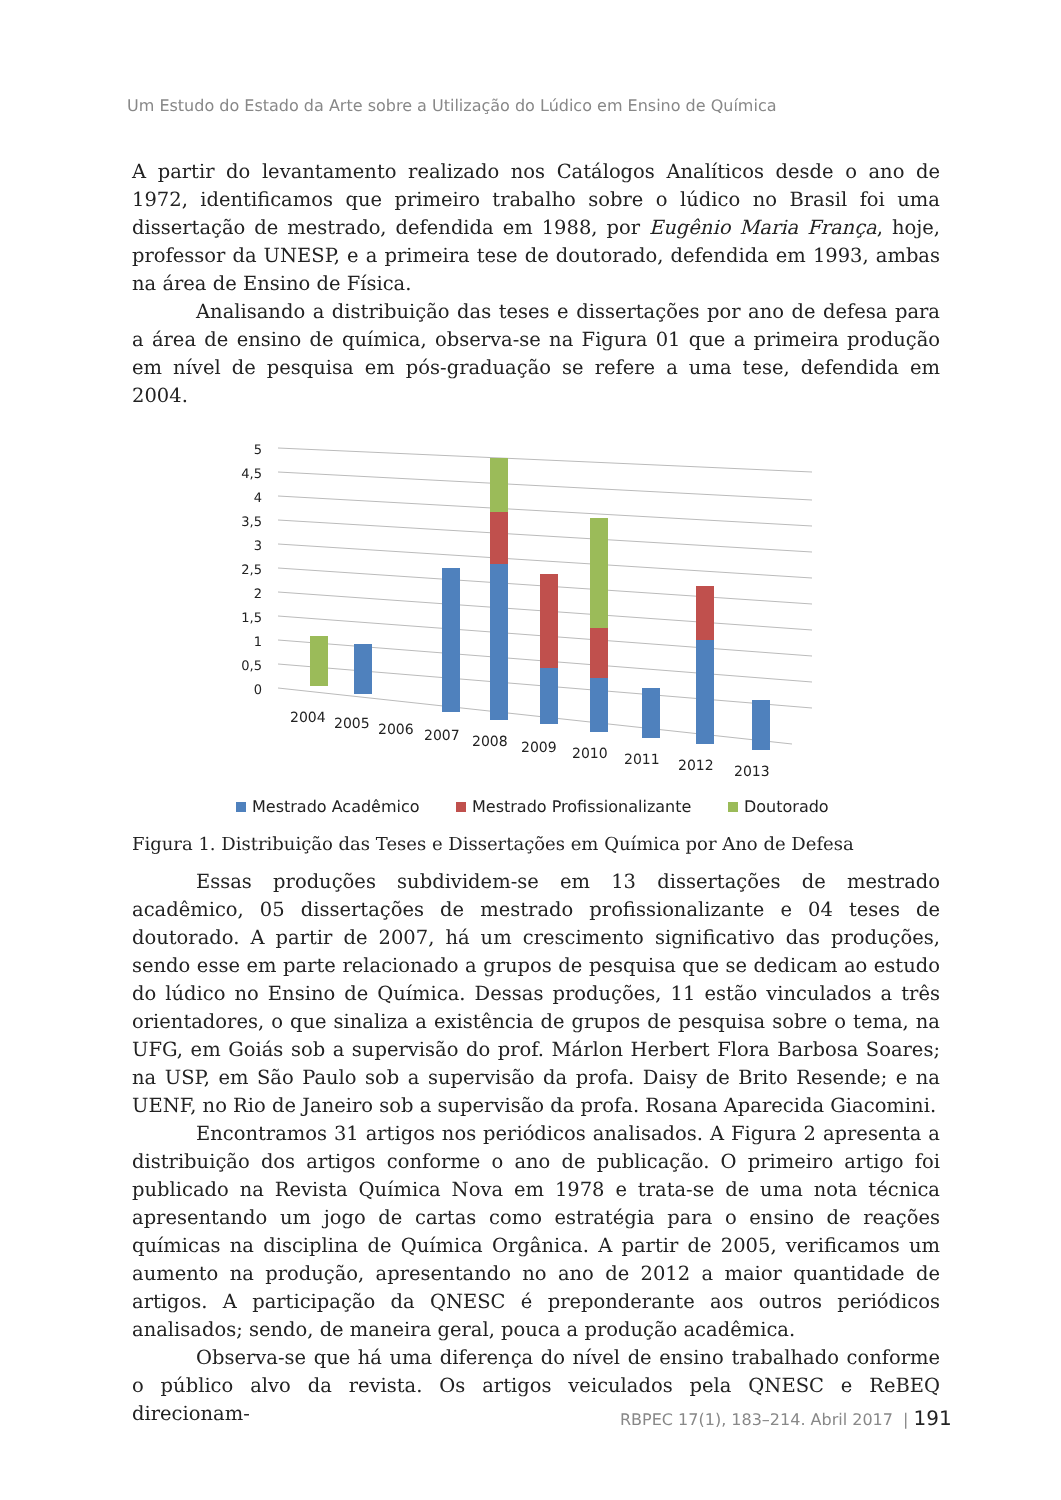Um Estudo do Estado da Arte sobre a Utilização do Lúdico em Ensino de Química
A partir do levantamento realizado nos Catálogos Analíticos desde o ano de 1972, identificamos que primeiro trabalho sobre o lúdico no Brasil foi uma dissertação de mestrado, defendida em 1988, por Eugênio Maria França, hoje, professor da UNESP, e a primeira tese de doutorado, defendida em 1993, ambas na área de Ensino de Física.
Analisando a distribuição das teses e dissertações por ano de defesa para a área de ensino de química, observa-se na Figura 01 que a primeira produção em nível de pesquisa em pós-graduação se refere a uma tese, defendida em 2004.
5
4,5
4
3,5
3
2,5
2
1,5
1
0,5
0
2004
2005
2006
2007
2008
2009
2010
2011
2012
2013
Mestrado Acadêmico
Mestrado Profissionalizante
Doutorado
Figura 1. Distribuição das Teses e Dissertações em Química por Ano de Defesa
Essas produções subdividem-se em 13 dissertações de mestrado acadêmico, 05 dissertações de mestrado profissionalizante e 04 teses de doutorado. A partir de 2007, há um crescimento significativo das produções, sendo esse em parte relacionado a grupos de pesquisa que se dedicam ao estudo do lúdico no Ensino de Química. Dessas produções, 11 estão vinculados a três orientadores, o que sinaliza a existência de grupos de pesquisa sobre o tema, na UFG, em Goiás sob a supervisão do prof. Márlon Herbert Flora Barbosa Soares; na USP, em São Paulo sob a supervisão da profa. Daisy de Brito Resende; e na UENF, no Rio de Janeiro sob a supervisão da profa. Rosana Aparecida Giacomini.
Encontramos 31 artigos nos periódicos analisados. A Figura 2 apresenta a distribuição dos artigos conforme o ano de publicação. O primeiro artigo foi publicado na Revista Química Nova em 1978 e trata-se de uma nota técnica apresentando um jogo de cartas como estratégia para o ensino de reações químicas na disciplina de Química Orgânica. A partir de 2005, verificamos um aumento na produção, apresentando no ano de 2012 a maior quantidade de artigos. A participação da QNESC é preponderante aos outros periódicos analisados; sendo, de maneira geral, pouca a produção acadêmica.
Observa-se que há uma diferença do nível de ensino trabalhado conforme o público alvo da revista. Os artigos veiculados pela QNESC e ReBEQ direcionam-
RBPEC 17(1), 183–214. Abril 2017 | 191